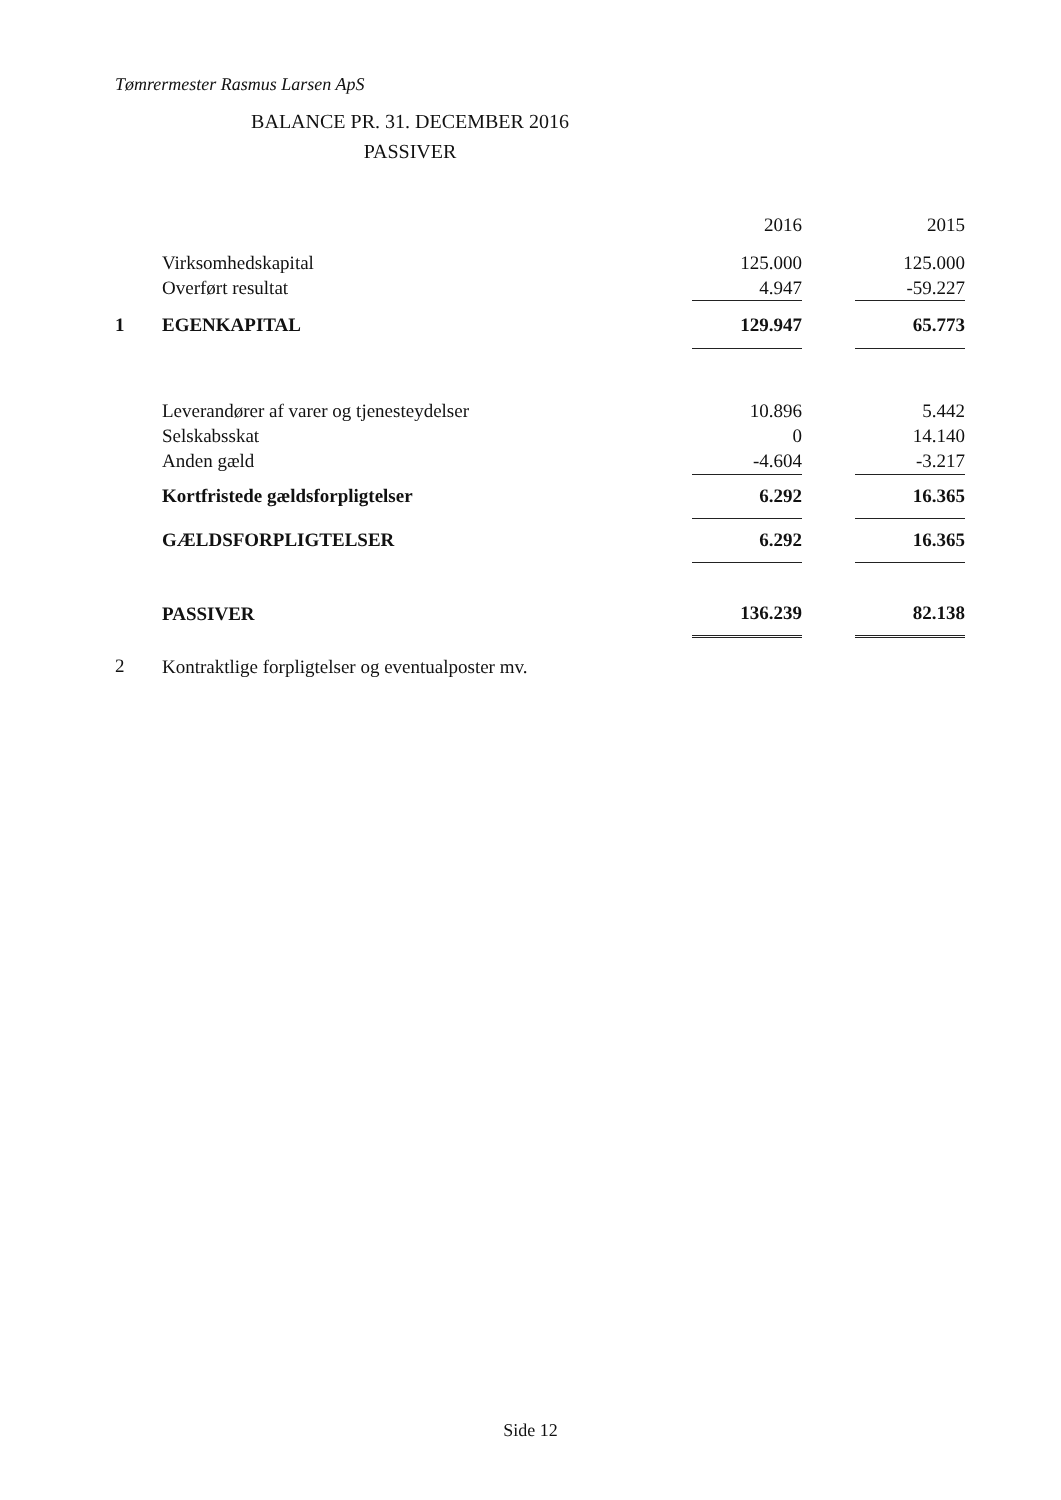Tømrermester Rasmus Larsen ApS
BALANCE PR. 31. DECEMBER 2016
PASSIVER
| | | 2016 | | 2015 |
| --- | --- | --- | --- | --- |
| | Virksomhedskapital | 125.000 | | 125.000 |
| | Overført resultat | 4.947 | | -59.227 |
| 1 | EGENKAPITAL | 129.947 | | 65.773 |
| | Leverandører af varer og tjenesteydelser | 10.896 | | 5.442 |
| | Selskabsskat | 0 | | 14.140 |
| | Anden gæld | -4.604 | | -3.217 |
| | Kortfristede gældsforpligtelser | 6.292 | | 16.365 |
| | GÆLDSFORPLIGTELSER | 6.292 | | 16.365 |
| | PASSIVER | 136.239 | | 82.138 |
| 2 | Kontraktlige forpligtelser og eventualposter mv. | | | |
Side 12